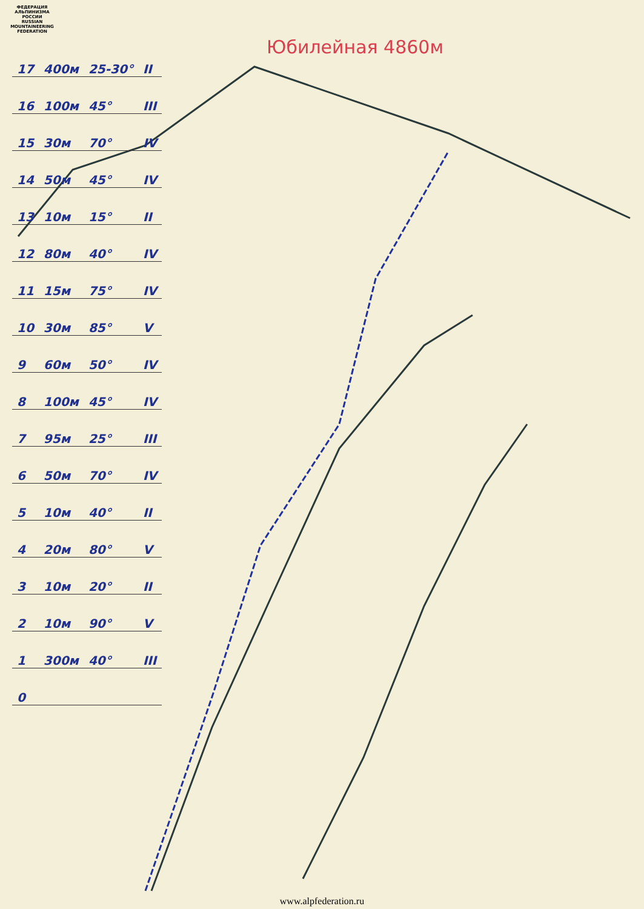ФЕДЕРАЦИЯ АЛЬПИНИЗМА РОССИИ
RUSSIAN MOUNTAINEERING FEDERATION
Юбилейная 4860м
| 17 | 400м | 25-30° | II |
| 16 | 100м | 45° | III |
| 15 | 30м | 70° | IV |
| 14 | 50м | 45° | IV |
| 13 | 10м | 15° | II |
| 12 | 80м | 40° | IV |
| 11 | 15м | 75° | IV |
| 10 | 30м | 85° | V |
| 9 | 60м | 50° | IV |
| 8 | 100м | 45° | IV |
| 7 | 95м | 25° | III |
| 6 | 50м | 70° | IV |
| 5 | 10м | 40° | II |
| 4 | 20м | 80° | V |
| 3 | 10м | 20° | II |
| 2 | 10м | 90° | V |
| 1 | 300м | 40° | III |
| 0 | | | |
www.alpfederation.ru